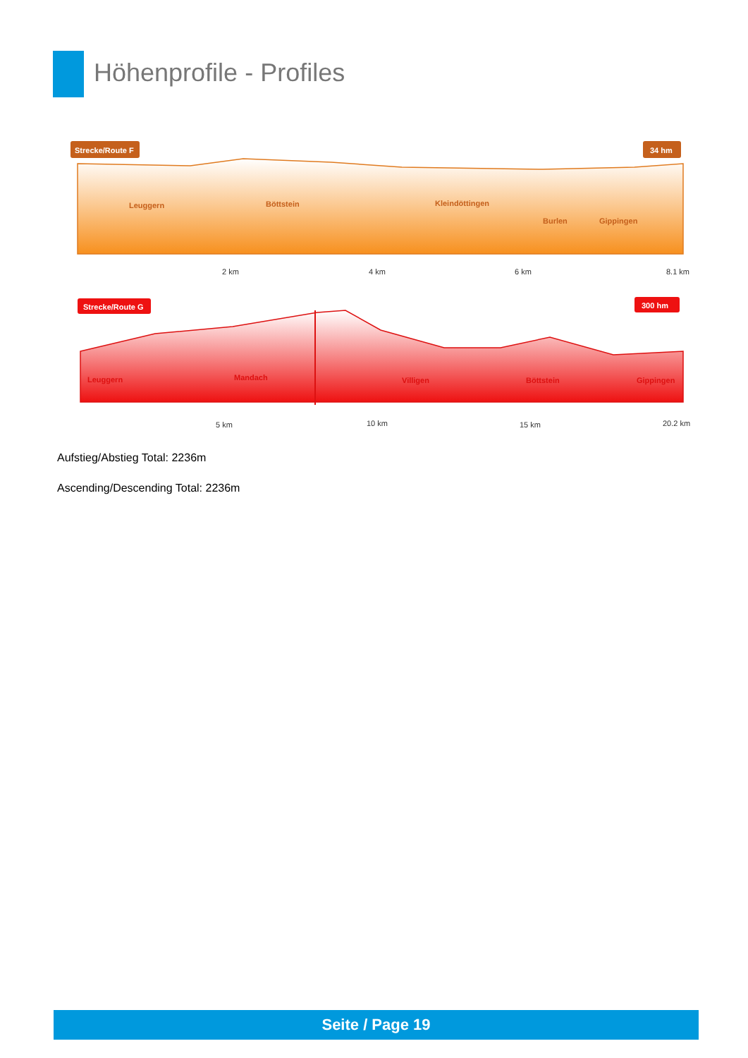Höhenprofile - Profiles
Strecke/Route F
34 hm
Leuggern
Böttstein
Kleindöttingen
Burlen
Gippingen
2 km
4 km
6 km
8.1 km
Strecke/Route G
300 hm
Leuggern
Mandach
Villigen
Böttstein
Gippingen
5 km
10 km
15 km
20.2 km
Aufstieg/Abstieg Total: 2236m
Ascending/Descending Total: 2236m
Seite / Page 19